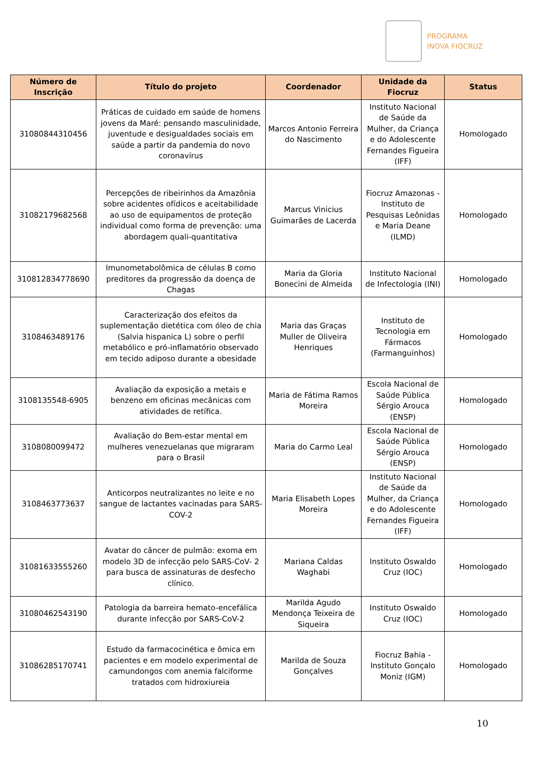PROGRAMA
INOVA FIOCRUZ
| Número de Inscrição | Título do projeto | Coordenador | Unidade da Fiocruz | Status |
| --- | --- | --- | --- | --- |
| 31080844310456 | Práticas de cuidado em saúde de homens jovens da Maré: pensando masculinidade, juventude e desigualdades sociais em saúde a partir da pandemia do novo coronavírus | Marcos Antonio Ferreira do Nascimento | Instituto Nacional de Saúde da Mulher, da Criança e do Adolescente Fernandes Figueira (IFF) | Homologado |
| 31082179682568 | Percepções de ribeirinhos da Amazônia sobre acidentes ofídicos e aceitabilidade ao uso de equipamentos de proteção individual como forma de prevenção: uma abordagem quali-quantitativa | Marcus Vinicius Guimarães de Lacerda | Fiocruz Amazonas - Instituto de Pesquisas Leônidas e Maria Deane (ILMD) | Homologado |
| 310812834778690 | Imunometabolômica de células B como preditores da progressão da doença de Chagas | Maria da Gloria Bonecini de Almeida | Instituto Nacional de Infectologia (INI) | Homologado |
| 3108463489176 | Caracterização dos efeitos da suplementação dietética com óleo de chia (Salvia hispanica L) sobre o perfil metabólico e pró-inflamatório observado em tecido adiposo durante a obesidade | Maria das Graças Muller de Oliveira Henriques | Instituto de Tecnologia em Fármacos (Farmanguinhos) | Homologado |
| 3108135548-6905 | Avaliação da exposição a metais e benzeno em oficinas mecânicas com atividades de retífica. | Maria de Fátima Ramos Moreira | Escola Nacional de Saúde Pública Sérgio Arouca (ENSP) | Homologado |
| 3108080099472 | Avaliação do Bem-estar mental em mulheres venezuelanas que migraram para o Brasil | Maria do Carmo Leal | Escola Nacional de Saúde Pública Sérgio Arouca (ENSP) | Homologado |
| 3108463773637 | Anticorpos neutralizantes no leite e no sangue de lactantes vacinadas para SARS-COV-2 | Maria Elisabeth Lopes Moreira | Instituto Nacional de Saúde da Mulher, da Criança e do Adolescente Fernandes Figueira (IFF) | Homologado |
| 31081633555260 | Avatar do câncer de pulmão: exoma em modelo 3D de infecção pelo SARS-CoV- 2 para busca de assinaturas de desfecho clínico. | Mariana Caldas Waghabi | Instituto Oswaldo Cruz (IOC) | Homologado |
| 31080462543190 | Patologia da barreira hemato-encefálica durante infecção por SARS-CoV-2 | Marilda Agudo Mendonça Teixeira de Siqueira | Instituto Oswaldo Cruz (IOC) | Homologado |
| 31086285170741 | Estudo da farmacocinética e ômica em pacientes e em modelo experimental de camundongos com anemia falciforme tratados com hidroxiureia | Marilda de Souza Gonçalves | Fiocruz Bahia - Instituto Gonçalo Moniz (IGM) | Homologado |
10